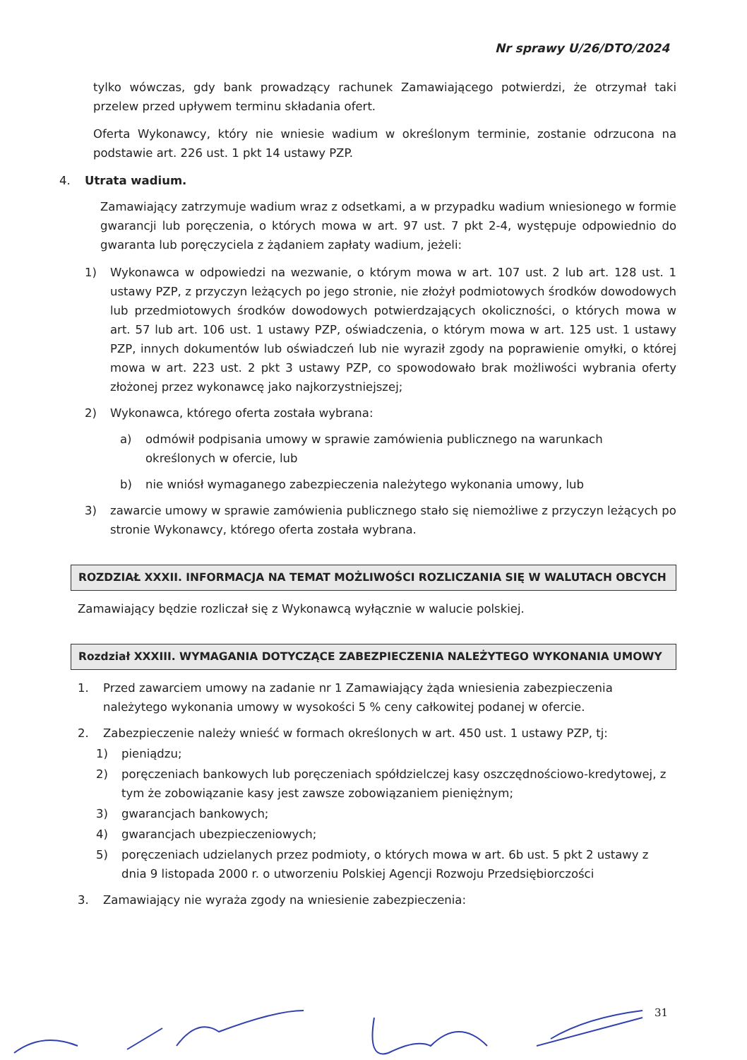Nr sprawy U/26/DTO/2024
tylko wówczas, gdy bank prowadzący rachunek Zamawiającego potwierdzi, że otrzymał taki przelew przed upływem terminu składania ofert.
Oferta Wykonawcy, który nie wniesie wadium w określonym terminie, zostanie odrzucona na podstawie art. 226 ust. 1 pkt 14 ustawy PZP.
4. Utrata wadium.
Zamawiający zatrzymuje wadium wraz z odsetkami, a w przypadku wadium wniesionego w formie gwarancji lub poręczenia, o których mowa w art. 97 ust. 7 pkt 2-4, występuje odpowiednio do gwaranta lub poręczyciela z żądaniem zapłaty wadium, jeżeli:
1) Wykonawca w odpowiedzi na wezwanie, o którym mowa w art. 107 ust. 2 lub art. 128 ust. 1 ustawy PZP, z przyczyn leżących po jego stronie, nie złożył podmiotowych środków dowodowych lub przedmiotowych środków dowodowych potwierdzających okoliczności, o których mowa w art. 57 lub art. 106 ust. 1 ustawy PZP, oświadczenia, o którym mowa w art. 125 ust. 1 ustawy PZP, innych dokumentów lub oświadczeń lub nie wyraził zgody na poprawienie omyłki, o której mowa w art. 223 ust. 2 pkt 3 ustawy PZP, co spowodowało brak możliwości wybrania oferty złożonej przez wykonawcę jako najkorzystniejszej;
2) Wykonawca, którego oferta została wybrana:
a) odmówił podpisania umowy w sprawie zamówienia publicznego na warunkach określonych w ofercie, lub
b) nie wniósł wymaganego zabezpieczenia należytego wykonania umowy, lub
3) zawarcie umowy w sprawie zamówienia publicznego stało się niemożliwe z przyczyn leżących po stronie Wykonawcy, którego oferta została wybrana.
ROZDZIAŁ XXXII. INFORMACJA NA TEMAT MOŻLIWOŚCI ROZLICZANIA SIĘ W WALUTACH OBCYCH
Zamawiający będzie rozliczał się z Wykonawcą wyłącznie w walucie polskiej.
Rozdział XXXIII. WYMAGANIA DOTYCZĄCE ZABEZPIECZENIA NALEŻYTEGO WYKONANIA UMOWY
1. Przed zawarciem umowy na zadanie nr 1 Zamawiający żąda wniesienia zabezpieczenia należytego wykonania umowy w wysokości 5 % ceny całkowitej podanej w ofercie.
2. Zabezpieczenie należy wnieść w formach określonych w art. 450 ust. 1 ustawy PZP, tj:
1) pieniądzu;
2) poręczeniach bankowych lub poręczeniach spółdzielczej kasy oszczędnościowo-kredytowej, z tym że zobowiązanie kasy jest zawsze zobowiązaniem pieniężnym;
3) gwarancjach bankowych;
4) gwarancjach ubezpieczeniowych;
5) poręczeniach udzielanych przez podmioty, o których mowa w art. 6b ust. 5 pkt 2 ustawy z dnia 9 listopada 2000 r. o utworzeniu Polskiej Agencji Rozwoju Przedsiębiorczości
3. Zamawiający nie wyraża zgody na wniesienie zabezpieczenia:
31